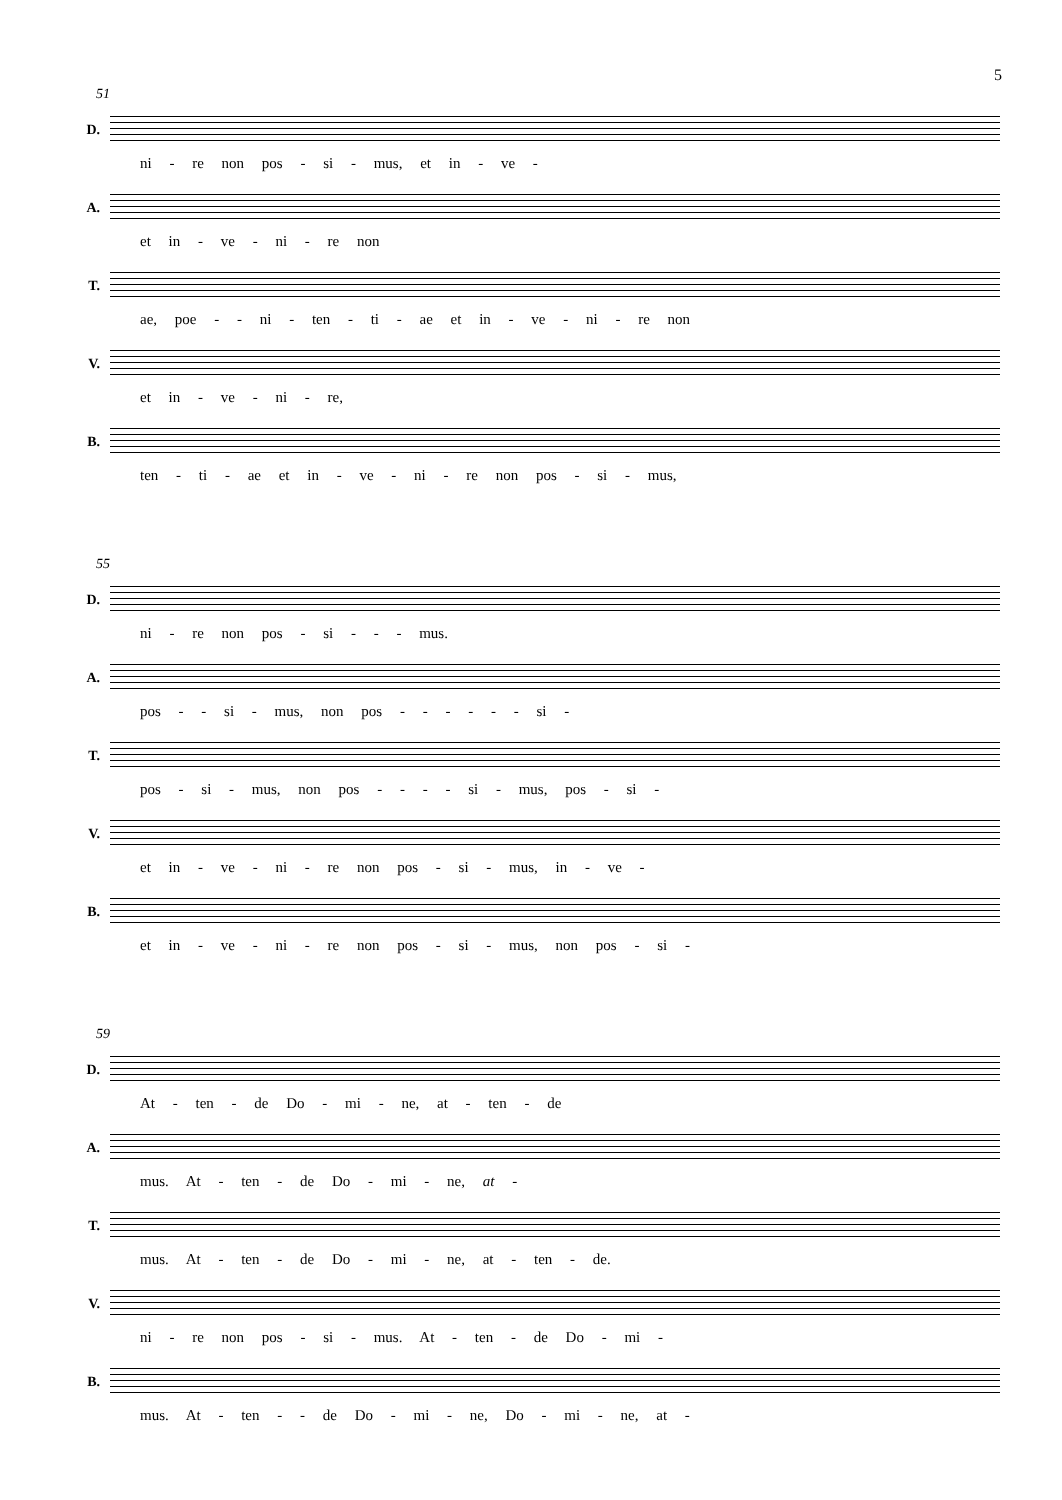5
51
D.
ni - re non pos - si - mus, et in - ve -
A.
et in - ve - ni - re non
T.
ae, poe - - ni - ten - ti - ae et in - ve - ni - re non
V.
et in - ve - ni - re,
B.
ten - ti - ae et in - ve - ni - re non pos - si - mus,
55
D.
ni - re non pos - si - - - mus.
A.
pos - - si - mus, non pos - - - - - - si -
T.
pos - si - mus, non pos - - - - si - mus, pos - si -
V.
et in - ve - ni - re non pos - si - mus, in - ve -
B.
et in - ve - ni - re non pos - si - mus, non pos - si -
59
D.
At - ten - de Do - mi - ne, at - ten - de
A.
mus. At - ten - de Do - mi - ne, at -
T.
mus. At - ten - de Do - mi - ne, at - ten - de.
V.
ni - re non pos - si - mus. At - ten - de Do - mi -
B.
mus. At - ten - - de Do - mi - ne, Do - mi - ne, at -